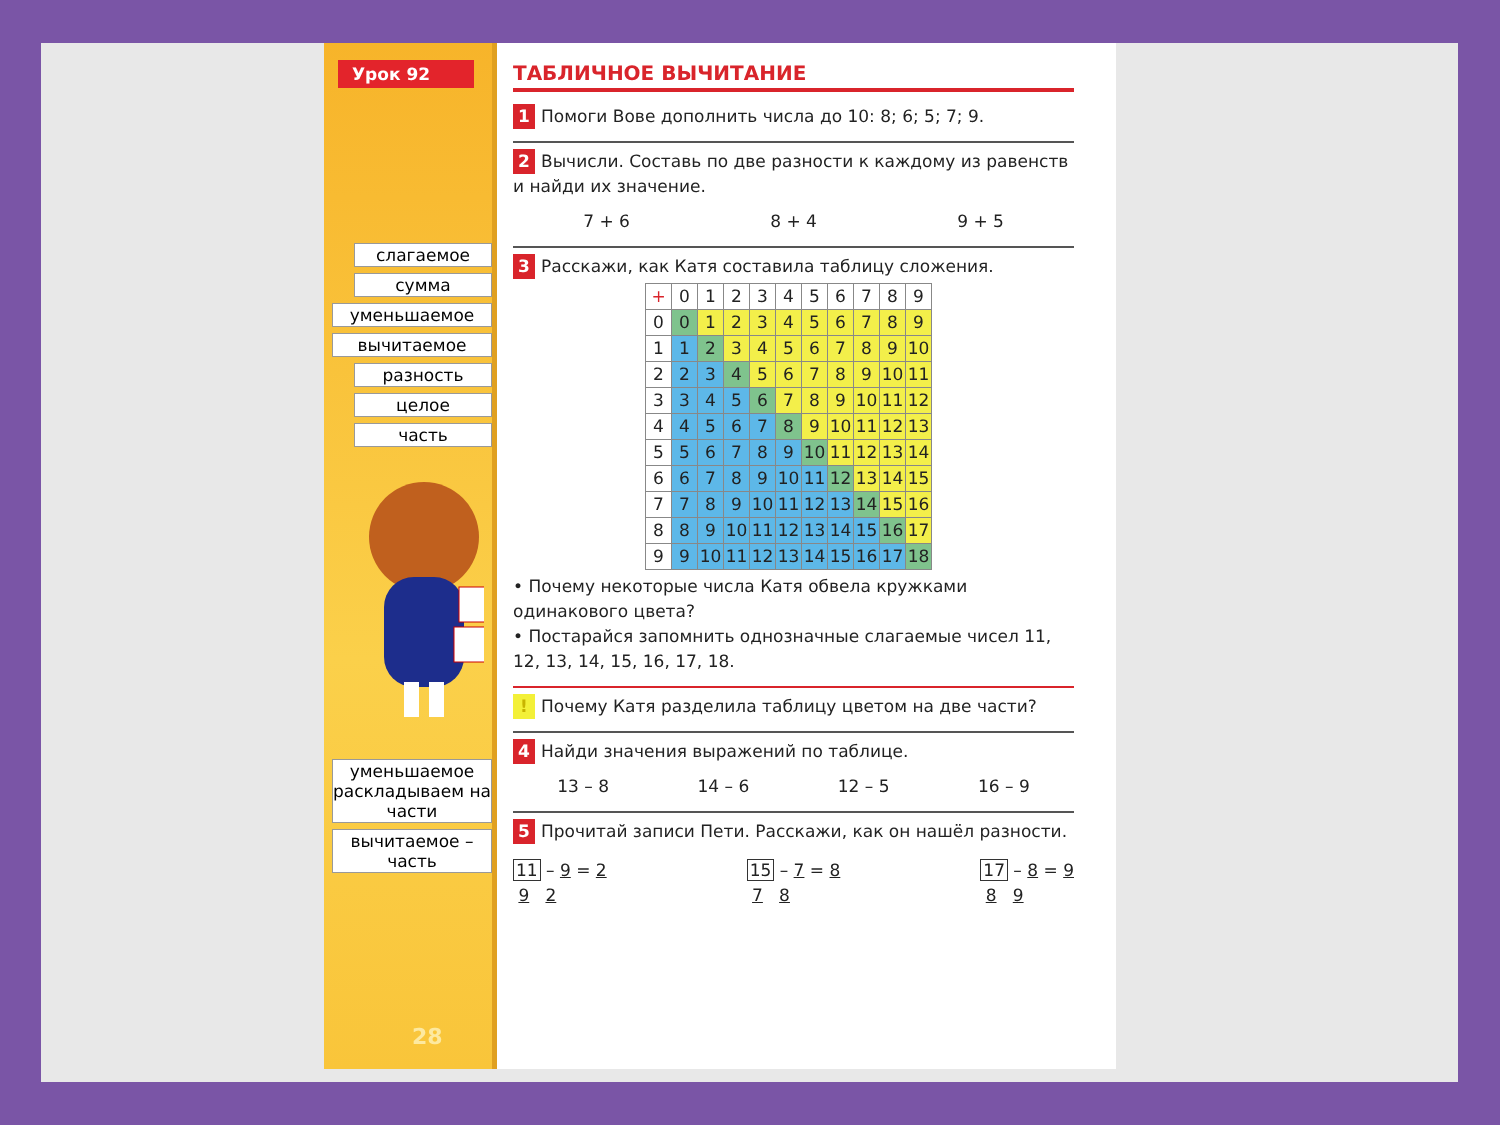Урок 92
слагаемое
сумма
уменьшаемое
вычитаемое
разность
целое
часть
уменьшаемое раскладываем на части
вычитаемое – часть
28
ТАБЛИЧНОЕ ВЫЧИТАНИЕ
1 Помоги Вове дополнить числа до 10: 8; 6; 5; 7; 9.
2 Вычисли. Составь по две разности к каждому из равенств и найди их значение.
7 + 6 8 + 4 9 + 5
3 Расскажи, как Катя составила таблицу сложения.
| + | 0 | 1 | 2 | 3 | 4 | 5 | 6 | 7 | 8 | 9 |
| 0 | 0 | 1 | 2 | 3 | 4 | 5 | 6 | 7 | 8 | 9 |
| 1 | 1 | 2 | 3 | 4 | 5 | 6 | 7 | 8 | 9 | 10 |
| 2 | 2 | 3 | 4 | 5 | 6 | 7 | 8 | 9 | 10 | 11 |
| 3 | 3 | 4 | 5 | 6 | 7 | 8 | 9 | 10 | 11 | 12 |
| 4 | 4 | 5 | 6 | 7 | 8 | 9 | 10 | 11 | 12 | 13 |
| 5 | 5 | 6 | 7 | 8 | 9 | 10 | 11 | 12 | 13 | 14 |
| 6 | 6 | 7 | 8 | 9 | 10 | 11 | 12 | 13 | 14 | 15 |
| 7 | 7 | 8 | 9 | 10 | 11 | 12 | 13 | 14 | 15 | 16 |
| 8 | 8 | 9 | 10 | 11 | 12 | 13 | 14 | 15 | 16 | 17 |
| 9 | 9 | 10 | 11 | 12 | 13 | 14 | 15 | 16 | 17 | 18 |
• Почему некоторые числа Катя обвела кружками одинакового цвета?
• Постарайся запомнить однозначные слагаемые чисел 11, 12, 13, 14, 15, 16, 17, 18.
! Почему Катя разделила таблицу цветом на две части?
4 Найди значения выражений по таблице.
13 – 8 14 – 6 12 – 5 16 – 9
5 Прочитай записи Пети. Расскажи, как он нашёл разности.
11 – 9 = 2
9 2
15 – 7 = 8
7 8
17 – 8 = 9
8 9